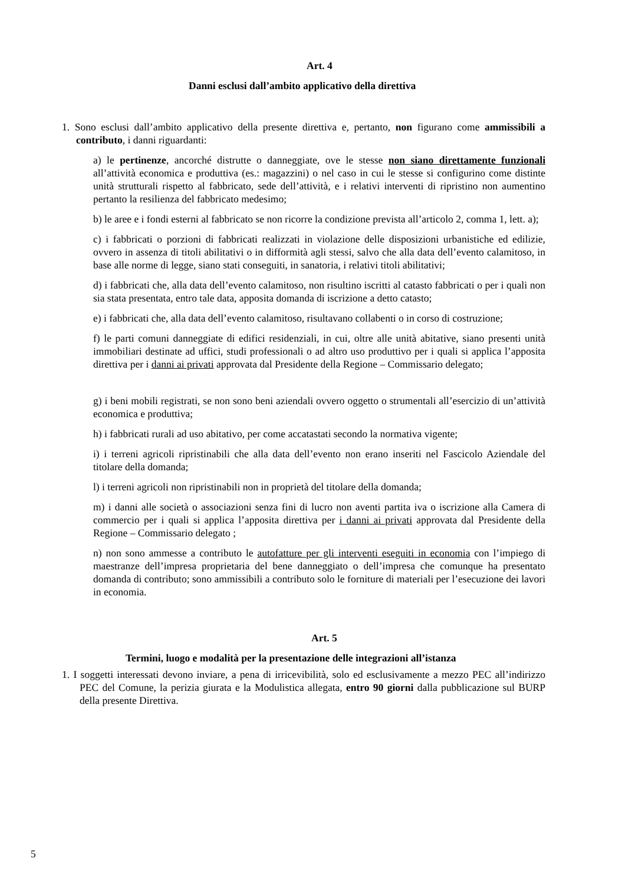Art. 4
Danni esclusi dall’ambito applicativo della direttiva
1. Sono esclusi dall’ambito applicativo della presente direttiva e, pertanto, non figurano come ammissibili a contributo, i danni riguardanti:
a) le pertinenze, ancorché distrutte o danneggiate, ove le stesse non siano direttamente funzionali all’attività economica e produttiva (es.: magazzini) o nel caso in cui le stesse si configurino come distinte unità strutturali rispetto al fabbricato, sede dell’attività, e i relativi interventi di ripristino non aumentino pertanto la resilienza del fabbricato medesimo;
b) le aree e i fondi esterni al fabbricato se non ricorre la condizione prevista all’articolo 2, comma 1, lett. a);
c) i fabbricati o porzioni di fabbricati realizzati in violazione delle disposizioni urbanistiche ed edilizie, ovvero in assenza di titoli abilitativi o in difformità agli stessi, salvo che alla data dell’evento calamitoso, in base alle norme di legge, siano stati conseguiti, in sanatoria, i relativi titoli abilitativi;
d) i fabbricati che, alla data dell’evento calamitoso, non risultino iscritti al catasto fabbricati o per i quali non sia stata presentata, entro tale data, apposita domanda di iscrizione a detto catasto;
e) i fabbricati che, alla data dell’evento calamitoso, risultavano collabenti o in corso di costruzione;
f) le parti comuni danneggiate di edifici residenziali, in cui, oltre alle unità abitative, siano presenti unità immobiliari destinate ad uffici, studi professionali o ad altro uso produttivo per i quali si applica l’apposita direttiva per i danni ai privati approvata dal Presidente della Regione – Commissario delegato;
g) i beni mobili registrati, se non sono beni aziendali ovvero oggetto o strumentali all’esercizio di un’attività economica e produttiva;
h) i fabbricati rurali ad uso abitativo, per come accatastati secondo la normativa vigente;
i) i terreni agricoli ripristinabili che alla data dell’evento non erano inseriti nel Fascicolo Aziendale del titolare della domanda;
l) i terreni agricoli non ripristinabili non in proprietà del titolare della domanda;
m) i danni alle società o associazioni senza fini di lucro non aventi partita iva o iscrizione alla Camera di commercio per i quali si applica l’apposita direttiva per i danni ai privati approvata dal Presidente della Regione – Commissario delegato ;
n) non sono ammesse a contributo le autofatture per gli interventi eseguiti in economia con l’impiego di maestranze dell’impresa proprietaria del bene danneggiato o dell’impresa che comunque ha presentato domanda di contributo; sono ammissibili a contributo solo le forniture di materiali per l’esecuzione dei lavori in economia.
Art. 5
Termini, luogo e modalità per la presentazione delle integrazioni all’istanza
1. I soggetti interessati devono inviare, a pena di irricevibilità, solo ed esclusivamente a mezzo PEC all’indirizzo PEC del Comune, la perizia giurata e la Modulistica allegata, entro 90 giorni dalla pubblicazione sul BURP della presente Direttiva.
5